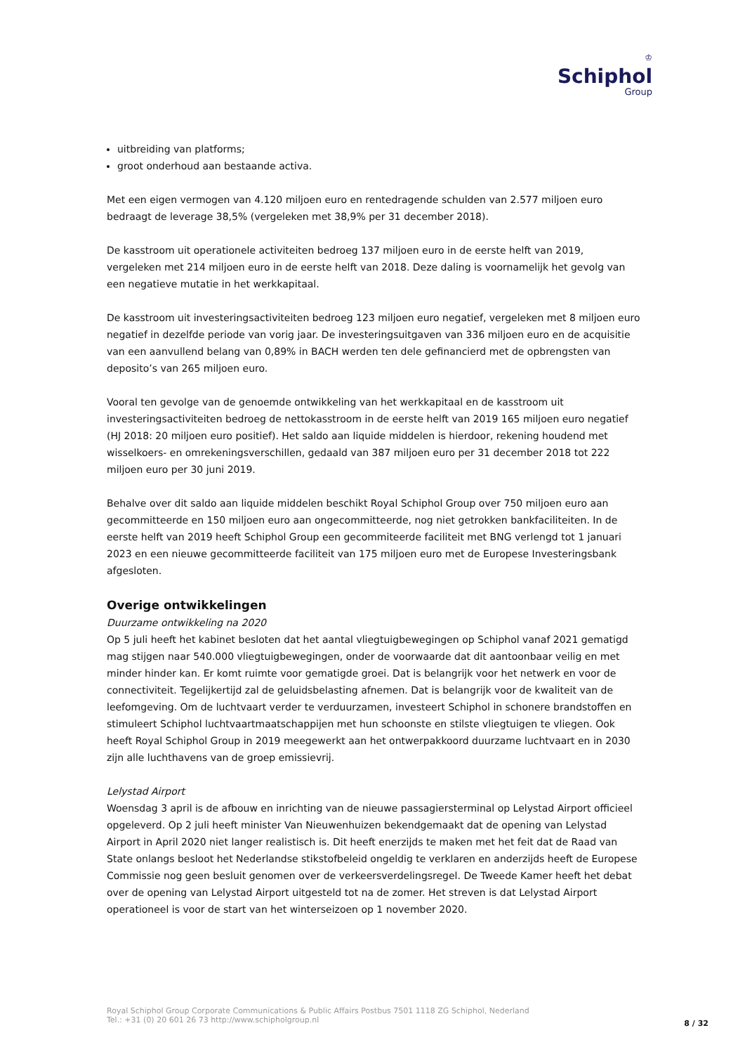♔
Schiphol
Group
uitbreiding van platforms;
groot onderhoud aan bestaande activa.
Met een eigen vermogen van 4.120 miljoen euro en rentedragende schulden van 2.577 miljoen euro bedraagt de leverage 38,5% (vergeleken met 38,9% per 31 december 2018).
De kasstroom uit operationele activiteiten bedroeg 137 miljoen euro in de eerste helft van 2019, vergeleken met 214 miljoen euro in de eerste helft van 2018. Deze daling is voornamelijk het gevolg van een negatieve mutatie in het werkkapitaal.
De kasstroom uit investeringsactiviteiten bedroeg 123 miljoen euro negatief, vergeleken met 8 miljoen euro negatief in dezelfde periode van vorig jaar. De investeringsuitgaven van 336 miljoen euro en de acquisitie van een aanvullend belang van 0,89% in BACH werden ten dele gefinancierd met de opbrengsten van deposito’s van 265 miljoen euro.
Vooral ten gevolge van de genoemde ontwikkeling van het werkkapitaal en de kasstroom uit investeringsactiviteiten bedroeg de nettokasstroom in de eerste helft van 2019 165 miljoen euro negatief (HJ 2018: 20 miljoen euro positief). Het saldo aan liquide middelen is hierdoor, rekening houdend met wisselkoers- en omrekeningsverschillen, gedaald van 387 miljoen euro per 31 december 2018 tot 222 miljoen euro per 30 juni 2019.
Behalve over dit saldo aan liquide middelen beschikt Royal Schiphol Group over 750 miljoen euro aan gecommitteerde en 150 miljoen euro aan ongecommitteerde, nog niet getrokken bankfaciliteiten. In de eerste helft van 2019 heeft Schiphol Group een gecommiteerde faciliteit met BNG verlengd tot 1 januari 2023 en een nieuwe gecommitteerde faciliteit van 175 miljoen euro met de Europese Investeringsbank afgesloten.
Overige ontwikkelingen
Duurzame ontwikkeling na 2020
Op 5 juli heeft het kabinet besloten dat het aantal vliegtuigbewegingen op Schiphol vanaf 2021 gematigd mag stijgen naar 540.000 vliegtuigbewegingen, onder de voorwaarde dat dit aantoonbaar veilig en met minder hinder kan. Er komt ruimte voor gematigde groei. Dat is belangrijk voor het netwerk en voor de connectiviteit. Tegelijkertijd zal de geluidsbelasting afnemen. Dat is belangrijk voor de kwaliteit van de leefomgeving. Om de luchtvaart verder te verduurzamen, investeert Schiphol in schonere brandstoffen en stimuleert Schiphol luchtvaartmaatschappijen met hun schoonste en stilste vliegtuigen te vliegen. Ook heeft Royal Schiphol Group in 2019 meegewerkt aan het ontwerpakkoord duurzame luchtvaart en in 2030 zijn alle luchthavens van de groep emissievrij.
Lelystad Airport
Woensdag 3 april is de afbouw en inrichting van de nieuwe passagiersterminal op Lelystad Airport officieel opgeleverd. Op 2 juli heeft minister Van Nieuwenhuizen bekendgemaakt dat de opening van Lelystad Airport in April 2020 niet langer realistisch is. Dit heeft enerzijds te maken met het feit dat de Raad van State onlangs besloot het Nederlandse stikstofbeleid ongeldig te verklaren en anderzijds heeft de Europese Commissie nog geen besluit genomen over de verkeersverdelingsregel. De Tweede Kamer heeft het debat over de opening van Lelystad Airport uitgesteld tot na de zomer. Het streven is dat Lelystad Airport operationeel is voor de start van het winterseizoen op 1 november 2020.
Royal Schiphol Group Corporate Communications & Public Affairs Postbus 7501 1118 ZG Schiphol, Nederland
Tel.: +31 (0) 20 601 26 73 http://www.schipholgroup.nl
8 / 32